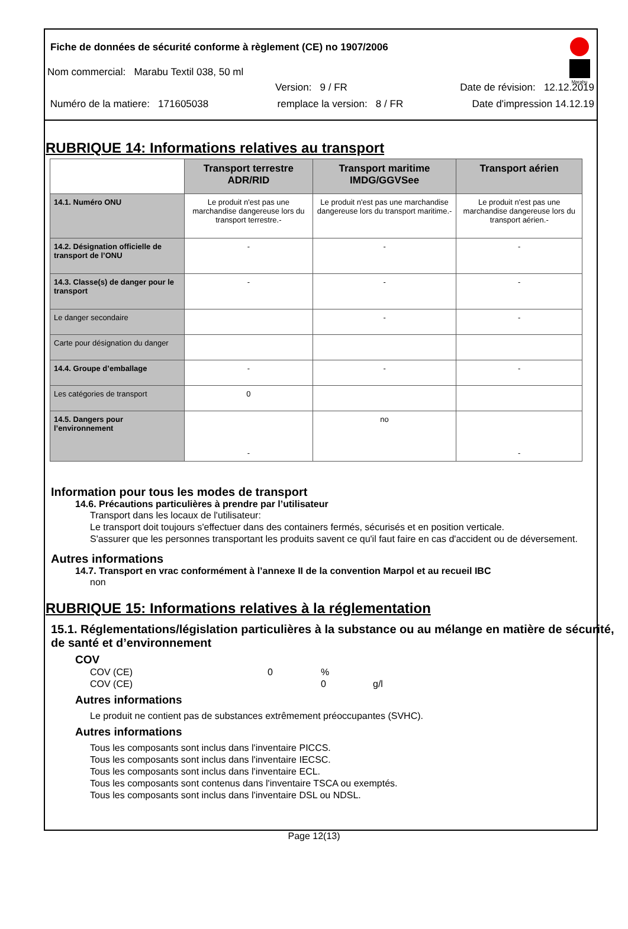Marabu
Fiche de données de sécurité conforme à règlement (CE) no 1907/2006
Nom commercial: Marabu Textil 038, 50 ml
Version: 9 / FR Date de révision: 12.12.2019
Numéro de la matiere: 171605038 remplace la version: 8 / FR Date d'impression 14.12.19
RUBRIQUE 14: Informations relatives au transport
| | Transport terrestre ADR/RID | Transport maritime IMDG/GGVSee | Transport aérien |
| --- | --- | --- | --- |
| 14.1. Numéro ONU | Le produit n'est pas une marchandise dangereuse lors du transport terrestre.- | Le produit n'est pas une marchandise dangereuse lors du transport maritime.- | Le produit n'est pas une marchandise dangereuse lors du transport aérien.- |
| 14.2. Désignation officielle de transport de l’ONU | - | - | - |
| 14.3. Classe(s) de danger pour le transport | - | - | - |
| Le danger secondaire | | - | - |
| Carte pour désignation du danger | | | |
| 14.4. Groupe d’emballage | - | - | - |
| Les catégories de transport | 0 | | |
| 14.5. Dangers pour l’environnement | - | no | - |
Information pour tous les modes de transport
14.6. Précautions particulières à prendre par l’utilisateur
Transport dans les locaux de l'utilisateur:
Le transport doit toujours s'effectuer dans des containers fermés, sécurisés et en position verticale.
S'assurer que les personnes transportant les produits savent ce qu'il faut faire en cas d'accident ou de déversement.
Autres informations
14.7. Transport en vrac conformément à l’annexe II de la convention Marpol et au recueil IBC
non
RUBRIQUE 15: Informations relatives à la réglementation
15.1. Réglementations/législation particulières à la substance ou au mélange en matière de sécurité, de santé et d’environnement
COV
COV (CE) 0%
COV (CE) 0 g/l
Autres informations
Le produit ne contient pas de substances extrêmement préoccupantes (SVHC).
Autres informations
Tous les composants sont inclus dans l'inventaire PICCS.
Tous les composants sont inclus dans l'inventaire IECSC.
Tous les composants sont inclus dans l'inventaire ECL.
Tous les composants sont contenus dans l'inventaire TSCA ou exemptés.
Tous les composants sont inclus dans l'inventaire DSL ou NDSL.
Page 12(13)